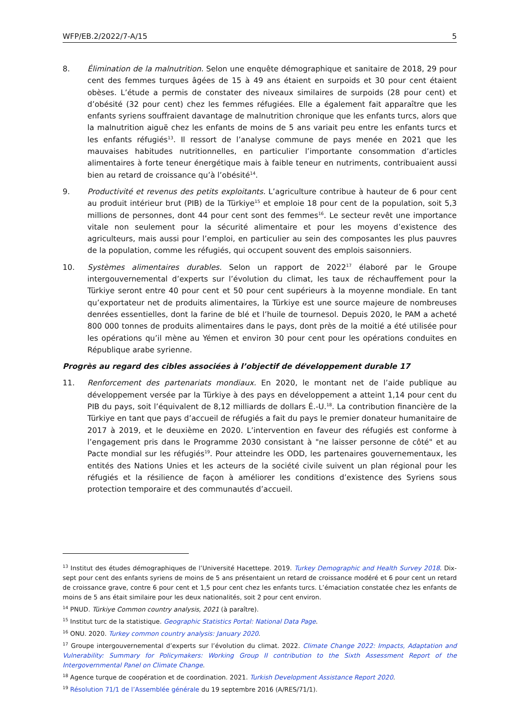WFP/EB.2/2022/7-A/15 5
8. Élimination de la malnutrition. Selon une enquête démographique et sanitaire de 2018, 29 pour cent des femmes turques âgées de 15 à 49 ans étaient en surpoids et 30 pour cent étaient obèses. L’étude a permis de constater des niveaux similaires de surpoids (28 pour cent) et d’obésité (32 pour cent) chez les femmes réfugiées. Elle a également fait apparaître que les enfants syriens souffraient davantage de malnutrition chronique que les enfants turcs, alors que la malnutrition aiguë chez les enfants de moins de 5 ans variait peu entre les enfants turcs et les enfants réfugiés<sup>13</sup>. Il ressort de l’analyse commune de pays menée en 2021 que les mauvaises habitudes nutritionnelles, en particulier l’importante consommation d’articles alimentaires à forte teneur énergétique mais à faible teneur en nutriments, contribuaient aussi bien au retard de croissance qu’à l’obésité<sup>14</sup>.
9. Productivité et revenus des petits exploitants. L’agriculture contribue à hauteur de 6 pour cent au produit intérieur brut (PIB) de la Türkiye<sup>15</sup> et emploie 18 pour cent de la population, soit 5,3 millions de personnes, dont 44 pour cent sont des femmes<sup>16</sup>. Le secteur revêt une importance vitale non seulement pour la sécurité alimentaire et pour les moyens d’existence des agriculteurs, mais aussi pour l’emploi, en particulier au sein des composantes les plus pauvres de la population, comme les réfugiés, qui occupent souvent des emplois saisonniers.
10. Systèmes alimentaires durables. Selon un rapport de 2022<sup>17</sup> élaboré par le Groupe intergouvernemental d’experts sur l’évolution du climat, les taux de réchauffement pour la Türkiye seront entre 40 pour cent et 50 pour cent supérieurs à la moyenne mondiale. En tant qu’exportateur net de produits alimentaires, la Türkiye est une source majeure de nombreuses denrées essentielles, dont la farine de blé et l’huile de tournesol. Depuis 2020, le PAM a acheté 800 000 tonnes de produits alimentaires dans le pays, dont près de la moitié a été utilisée pour les opérations qu’il mène au Yémen et environ 30 pour cent pour les opérations conduites en République arabe syrienne.
Progrès au regard des cibles associées à l’objectif de développement durable 17
11. Renforcement des partenariats mondiaux. En 2020, le montant net de l’aide publique au développement versée par la Türkiye à des pays en développement a atteint 1,14 pour cent du PIB du pays, soit l’équivalent de 8,12 milliards de dollars É.-U.<sup>18</sup>. La contribution financière de la Türkiye en tant que pays d’accueil de réfugiés a fait du pays le premier donateur humanitaire de 2017 à 2019, et le deuxième en 2020. L’intervention en faveur des réfugiés est conforme à l’engagement pris dans le Programme 2030 consistant à "ne laisser personne de côté" et au Pacte mondial sur les réfugiés<sup>19</sup>. Pour atteindre les ODD, les partenaires gouvernementaux, les entités des Nations Unies et les acteurs de la société civile suivent un plan régional pour les réfugiés et la résilience de façon à améliorer les conditions d’existence des Syriens sous protection temporaire et des communautés d’accueil.
<sup>13</sup> Institut des études démographiques de l’Université Hacettepe. 2019. Turkey Demographic and Health Survey 2018. Dix-sept pour cent des enfants syriens de moins de 5 ans présentaient un retard de croissance modéré et 6 pour cent un retard de croissance grave, contre 6 pour cent et 1,5 pour cent chez les enfants turcs. L’émaciation constatée chez les enfants de moins de 5 ans était similaire pour les deux nationalités, soit 2 pour cent environ.
<sup>14</sup> PNUD. Türkiye Common country analysis, 2021 (à paraître).
<sup>15</sup> Institut turc de la statistique. Geographic Statistics Portal: National Data Page.
<sup>16</sup> ONU. 2020. Turkey common country analysis: January 2020.
<sup>17</sup> Groupe intergouvernemental d’experts sur l’évolution du climat. 2022. Climate Change 2022: Impacts, Adaptation and Vulnerability: Summary for Policymakers: Working Group II contribution to the Sixth Assessment Report of the Intergovernmental Panel on Climate Change.
<sup>18</sup> Agence turque de coopération et de coordination. 2021. Turkish Development Assistance Report 2020.
<sup>19</sup> Résolution 71/1 de l’Assemblée générale du 19 septembre 2016 (A/RES/71/1).